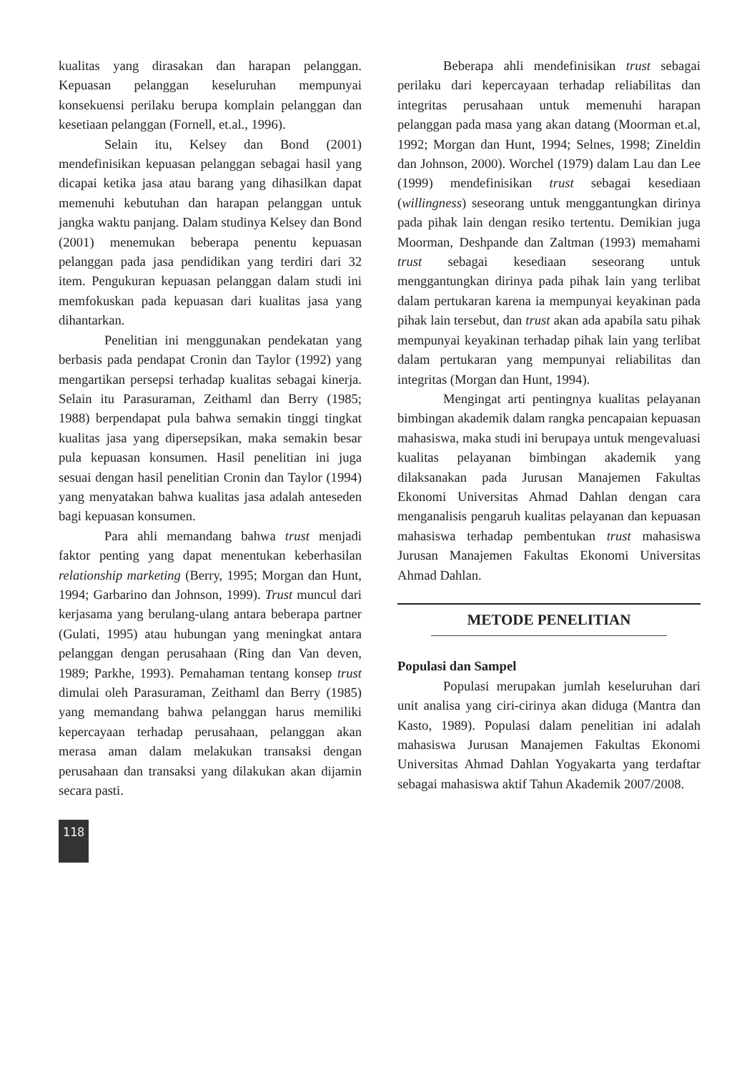kualitas yang dirasakan dan harapan pelanggan. Kepuasan pelanggan keseluruhan mempunyai konsekuensi perilaku berupa komplain pelanggan dan kesetiaan pelanggan (Fornell, et.al., 1996).
Selain itu, Kelsey dan Bond (2001) mendefinisikan kepuasan pelanggan sebagai hasil yang dicapai ketika jasa atau barang yang dihasilkan dapat memenuhi kebutuhan dan harapan pelanggan untuk jangka waktu panjang. Dalam studinya Kelsey dan Bond (2001) menemukan beberapa penentu kepuasan pelanggan pada jasa pendidikan yang terdiri dari 32 item. Pengukuran kepuasan pelanggan dalam studi ini memfokuskan pada kepuasan dari kualitas jasa yang dihantarkan.
Penelitian ini menggunakan pendekatan yang berbasis pada pendapat Cronin dan Taylor (1992) yang mengartikan persepsi terhadap kualitas sebagai kinerja. Selain itu Parasuraman, Zeithaml dan Berry (1985; 1988) berpendapat pula bahwa semakin tinggi tingkat kualitas jasa yang dipersepsikan, maka semakin besar pula kepuasan konsumen. Hasil penelitian ini juga sesuai dengan hasil penelitian Cronin dan Taylor (1994) yang menyatakan bahwa kualitas jasa adalah anteseden bagi kepuasan konsumen.
Para ahli memandang bahwa trust menjadi faktor penting yang dapat menentukan keberhasilan relationship marketing (Berry, 1995; Morgan dan Hunt, 1994; Garbarino dan Johnson, 1999). Trust muncul dari kerjasama yang berulang-ulang antara beberapa partner (Gulati, 1995) atau hubungan yang meningkat antara pelanggan dengan perusahaan (Ring dan Van deven, 1989; Parkhe, 1993). Pemahaman tentang konsep trust dimulai oleh Parasuraman, Zeithaml dan Berry (1985) yang memandang bahwa pelanggan harus memiliki kepercayaan terhadap perusahaan, pelanggan akan merasa aman dalam melakukan transaksi dengan perusahaan dan transaksi yang dilakukan akan dijamin secara pasti.
118
Beberapa ahli mendefinisikan trust sebagai perilaku dari kepercayaan terhadap reliabilitas dan integritas perusahaan untuk memenuhi harapan pelanggan pada masa yang akan datang (Moorman et.al, 1992; Morgan dan Hunt, 1994; Selnes, 1998; Zineldin dan Johnson, 2000). Worchel (1979) dalam Lau dan Lee (1999) mendefinisikan trust sebagai kesediaan (willingness) seseorang untuk menggantungkan dirinya pada pihak lain dengan resiko tertentu. Demikian juga Moorman, Deshpande dan Zaltman (1993) memahami trust sebagai kesediaan seseorang untuk menggantungkan dirinya pada pihak lain yang terlibat dalam pertukaran karena ia mempunyai keyakinan pada pihak lain tersebut, dan trust akan ada apabila satu pihak mempunyai keyakinan terhadap pihak lain yang terlibat dalam pertukaran yang mempunyai reliabilitas dan integritas (Morgan dan Hunt, 1994).
Mengingat arti pentingnya kualitas pelayanan bimbingan akademik dalam rangka pencapaian kepuasan mahasiswa, maka studi ini berupaya untuk mengevaluasi kualitas pelayanan bimbingan akademik yang dilaksanakan pada Jurusan Manajemen Fakultas Ekonomi Universitas Ahmad Dahlan dengan cara menganalisis pengaruh kualitas pelayanan dan kepuasan mahasiswa terhadap pembentukan trust mahasiswa Jurusan Manajemen Fakultas Ekonomi Universitas Ahmad Dahlan.
METODE PENELITIAN
Populasi dan Sampel
Populasi merupakan jumlah keseluruhan dari unit analisa yang ciri-cirinya akan diduga (Mantra dan Kasto, 1989). Populasi dalam penelitian ini adalah mahasiswa Jurusan Manajemen Fakultas Ekonomi Universitas Ahmad Dahlan Yogyakarta yang terdaftar sebagai mahasiswa aktif Tahun Akademik 2007/2008.